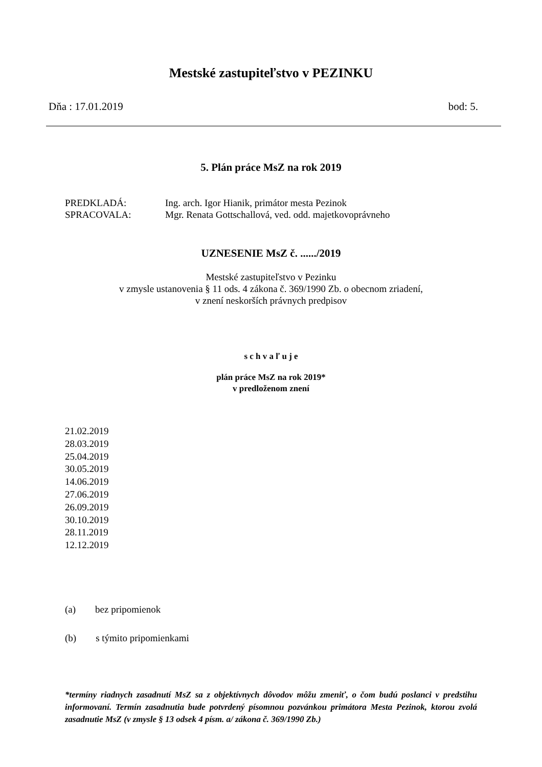Mestské zastupiteľstvo v PEZINKU
Dňa : 17.01.2019 bod: 5.
5. Plán práce MsZ na rok 2019
| PREDKLADÁ: | Ing. arch. Igor Hianik, primátor mesta Pezinok |
| SPRACOVALA: | Mgr. Renata Gottschallová, ved. odd. majetkovoprávneho |
UZNESENIE MsZ č. ....../2019
Mestské zastupiteľstvo v Pezinku
v zmysle ustanovenia § 11 ods. 4 zákona č. 369/1990 Zb. o obecnom zriadení,
v znení neskorších právnych predpisov
s c h v a ľ u j e
plán práce MsZ na rok 2019*
v predloženom znení
21.02.2019
28.03.2019
25.04.2019
30.05.2019
14.06.2019
27.06.2019
26.09.2019
30.10.2019
28.11.2019
12.12.2019
(a) bez pripomienok
(b) s týmito pripomienkami
*termíny riadnych zasadnutí MsZ sa z objektívnych dôvodov môžu zmeniť, o čom budú poslanci v predstihu informovaní. Termín zasadnutia bude potvrdený písomnou pozvánkou primátora Mesta Pezinok, ktorou zvolá zasadnutie MsZ (v zmysle § 13 odsek 4 písm. a/ zákona č. 369/1990 Zb.)